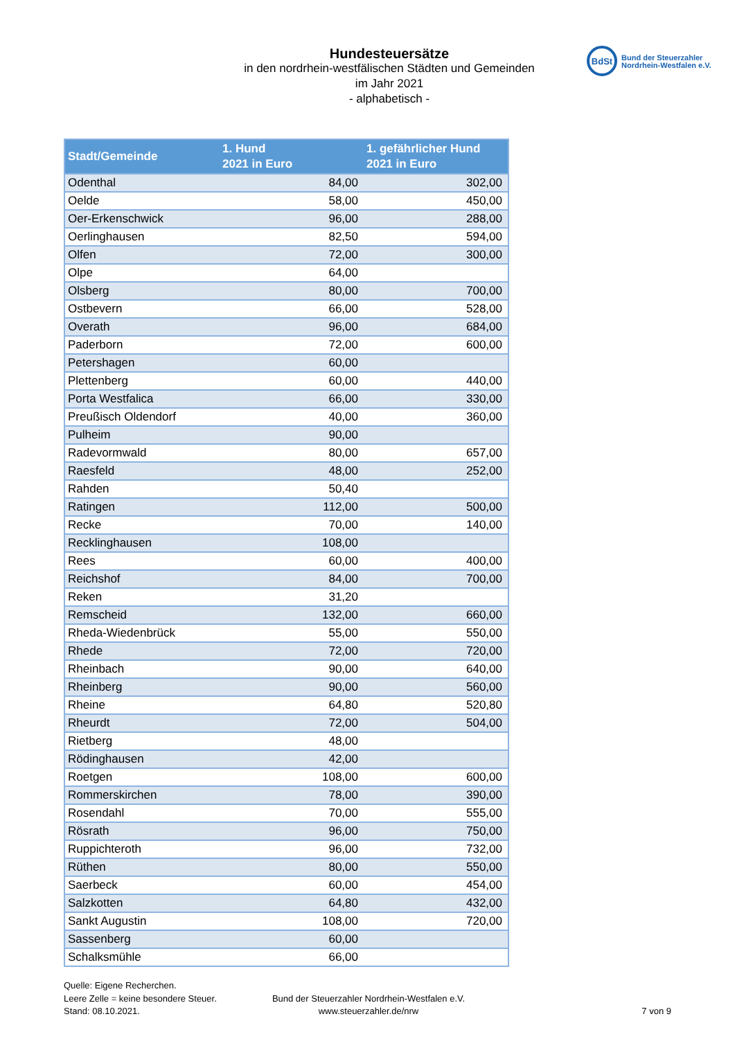Hundesteuersätze
in den nordrhein-westfälischen Städten und Gemeinden
im Jahr 2021
- alphabetisch -
BdSt
Bund der Steuerzahler
Nordrhein-Westfalen e.V.
| Stadt/Gemeinde | 1. Hund 2021 in Euro | 1. gefährlicher Hund 2021 in Euro |
| --- | --- | --- |
| Odenthal | 84,00 | 302,00 |
| Oelde | 58,00 | 450,00 |
| Oer-Erkenschwick | 96,00 | 288,00 |
| Oerlinghausen | 82,50 | 594,00 |
| Olfen | 72,00 | 300,00 |
| Olpe | 64,00 | |
| Olsberg | 80,00 | 700,00 |
| Ostbevern | 66,00 | 528,00 |
| Overath | 96,00 | 684,00 |
| Paderborn | 72,00 | 600,00 |
| Petershagen | 60,00 | |
| Plettenberg | 60,00 | 440,00 |
| Porta Westfalica | 66,00 | 330,00 |
| Preußisch Oldendorf | 40,00 | 360,00 |
| Pulheim | 90,00 | |
| Radevormwald | 80,00 | 657,00 |
| Raesfeld | 48,00 | 252,00 |
| Rahden | 50,40 | |
| Ratingen | 112,00 | 500,00 |
| Recke | 70,00 | 140,00 |
| Recklinghausen | 108,00 | |
| Rees | 60,00 | 400,00 |
| Reichshof | 84,00 | 700,00 |
| Reken | 31,20 | |
| Remscheid | 132,00 | 660,00 |
| Rheda-Wiedenbrück | 55,00 | 550,00 |
| Rhede | 72,00 | 720,00 |
| Rheinbach | 90,00 | 640,00 |
| Rheinberg | 90,00 | 560,00 |
| Rheine | 64,80 | 520,80 |
| Rheurdt | 72,00 | 504,00 |
| Rietberg | 48,00 | |
| Rödinghausen | 42,00 | |
| Roetgen | 108,00 | 600,00 |
| Rommerskirchen | 78,00 | 390,00 |
| Rosendahl | 70,00 | 555,00 |
| Rösrath | 96,00 | 750,00 |
| Ruppichteroth | 96,00 | 732,00 |
| Rüthen | 80,00 | 550,00 |
| Saerbeck | 60,00 | 454,00 |
| Salzkotten | 64,80 | 432,00 |
| Sankt Augustin | 108,00 | 720,00 |
| Sassenberg | 60,00 | |
| Schalksmühle | 66,00 | |
Quelle: Eigene Recherchen.
Leere Zelle = keine besondere Steuer.
Stand: 08.10.2021.
Bund der Steuerzahler Nordrhein-Westfalen e.V.
www.steuerzahler.de/nrw
7 von 9